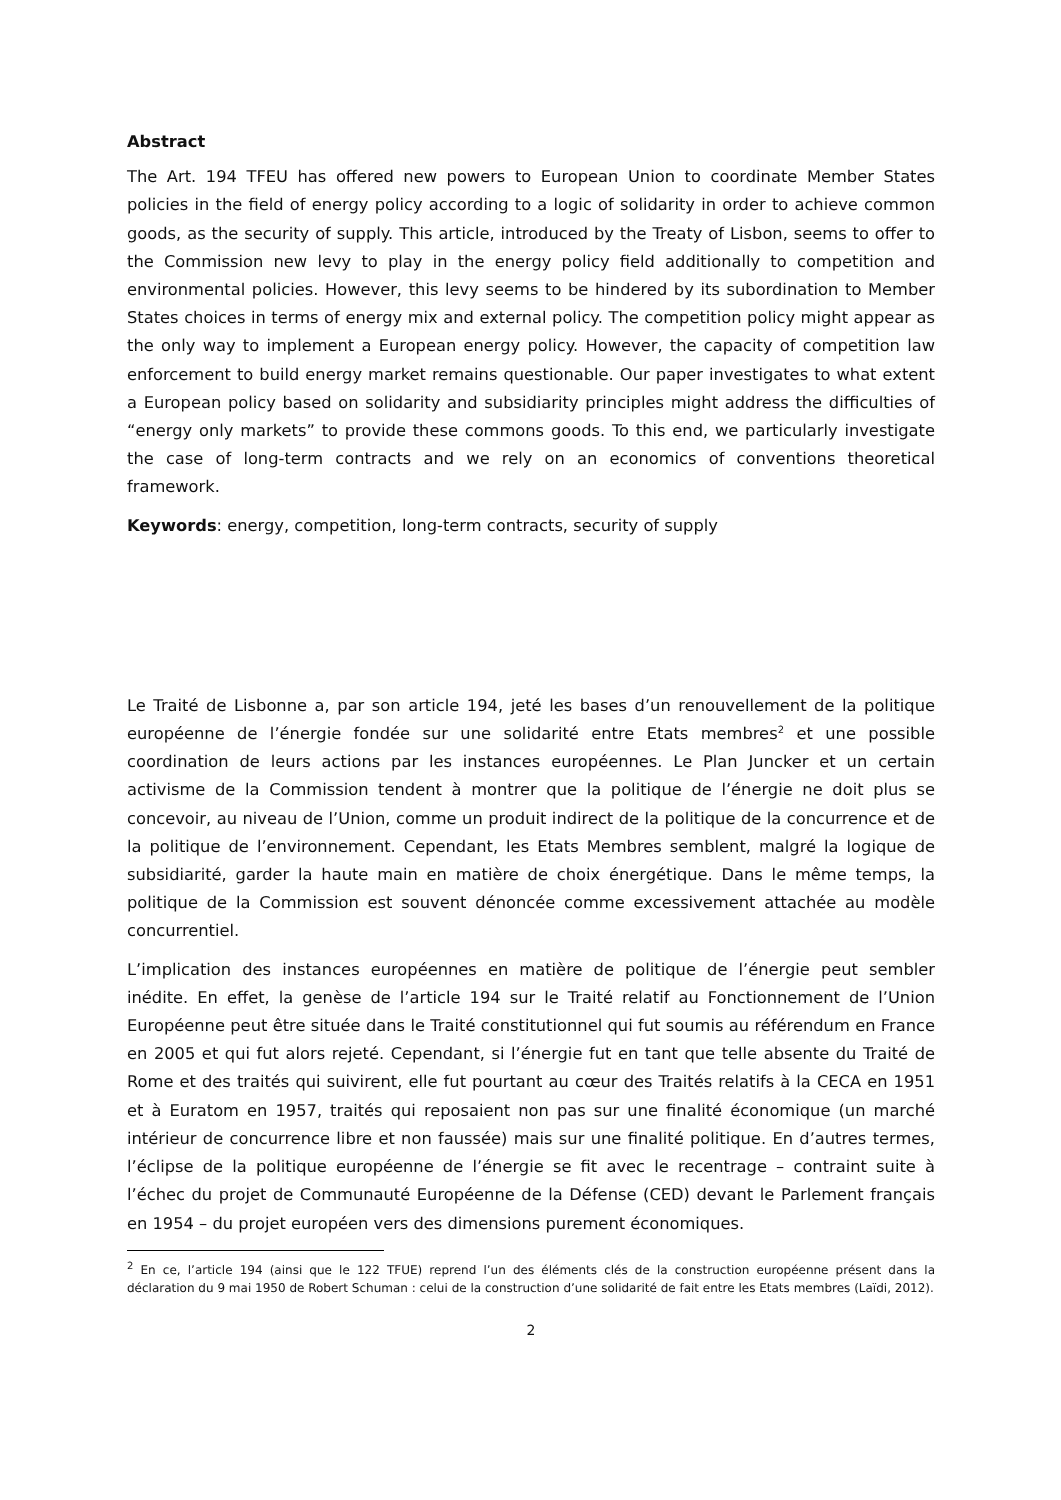Abstract
The Art. 194 TFEU has offered new powers to European Union to coordinate Member States policies in the field of energy policy according to a logic of solidarity in order to achieve common goods, as the security of supply. This article, introduced by the Treaty of Lisbon, seems to offer to the Commission new levy to play in the energy policy field additionally to competition and environmental policies. However, this levy seems to be hindered by its subordination to Member States choices in terms of energy mix and external policy. The competition policy might appear as the only way to implement a European energy policy. However, the capacity of competition law enforcement to build energy market remains questionable. Our paper investigates to what extent a European policy based on solidarity and subsidiarity principles might address the difficulties of “energy only markets” to provide these commons goods. To this end, we particularly investigate the case of long-term contracts and we rely on an economics of conventions theoretical framework.
Keywords: energy, competition, long-term contracts, security of supply
Le Traité de Lisbonne a, par son article 194, jeté les bases d’un renouvellement de la politique européenne de l’énergie fondée sur une solidarité entre Etats membres<sup>2</sup> et une possible coordination de leurs actions par les instances européennes. Le Plan Juncker et un certain activisme de la Commission tendent à montrer que la politique de l’énergie ne doit plus se concevoir, au niveau de l’Union, comme un produit indirect de la politique de la concurrence et de la politique de l’environnement. Cependant, les Etats Membres semblent, malgré la logique de subsidiarité, garder la haute main en matière de choix énergétique. Dans le même temps, la politique de la Commission est souvent dénoncée comme excessivement attachée au modèle concurrentiel.
L’implication des instances européennes en matière de politique de l’énergie peut sembler inédite. En effet, la genèse de l’article 194 sur le Traité relatif au Fonctionnement de l’Union Européenne peut être située dans le Traité constitutionnel qui fut soumis au référendum en France en 2005 et qui fut alors rejeté. Cependant, si l’énergie fut en tant que telle absente du Traité de Rome et des traités qui suivirent, elle fut pourtant au cœur des Traités relatifs à la CECA en 1951 et à Euratom en 1957, traités qui reposaient non pas sur une finalité économique (un marché intérieur de concurrence libre et non faussée) mais sur une finalité politique. En d’autres termes, l’éclipse de la politique européenne de l’énergie se fit avec le recentrage – contraint suite à l’échec du projet de Communauté Européenne de la Défense (CED) devant le Parlement français en 1954 – du projet européen vers des dimensions purement économiques.
<sup>2</sup> En ce, l’article 194 (ainsi que le 122 TFUE) reprend l’un des éléments clés de la construction européenne présent dans la déclaration du 9 mai 1950 de Robert Schuman : celui de la construction d’une solidarité de fait entre les Etats membres (Laïdi, 2012).
2